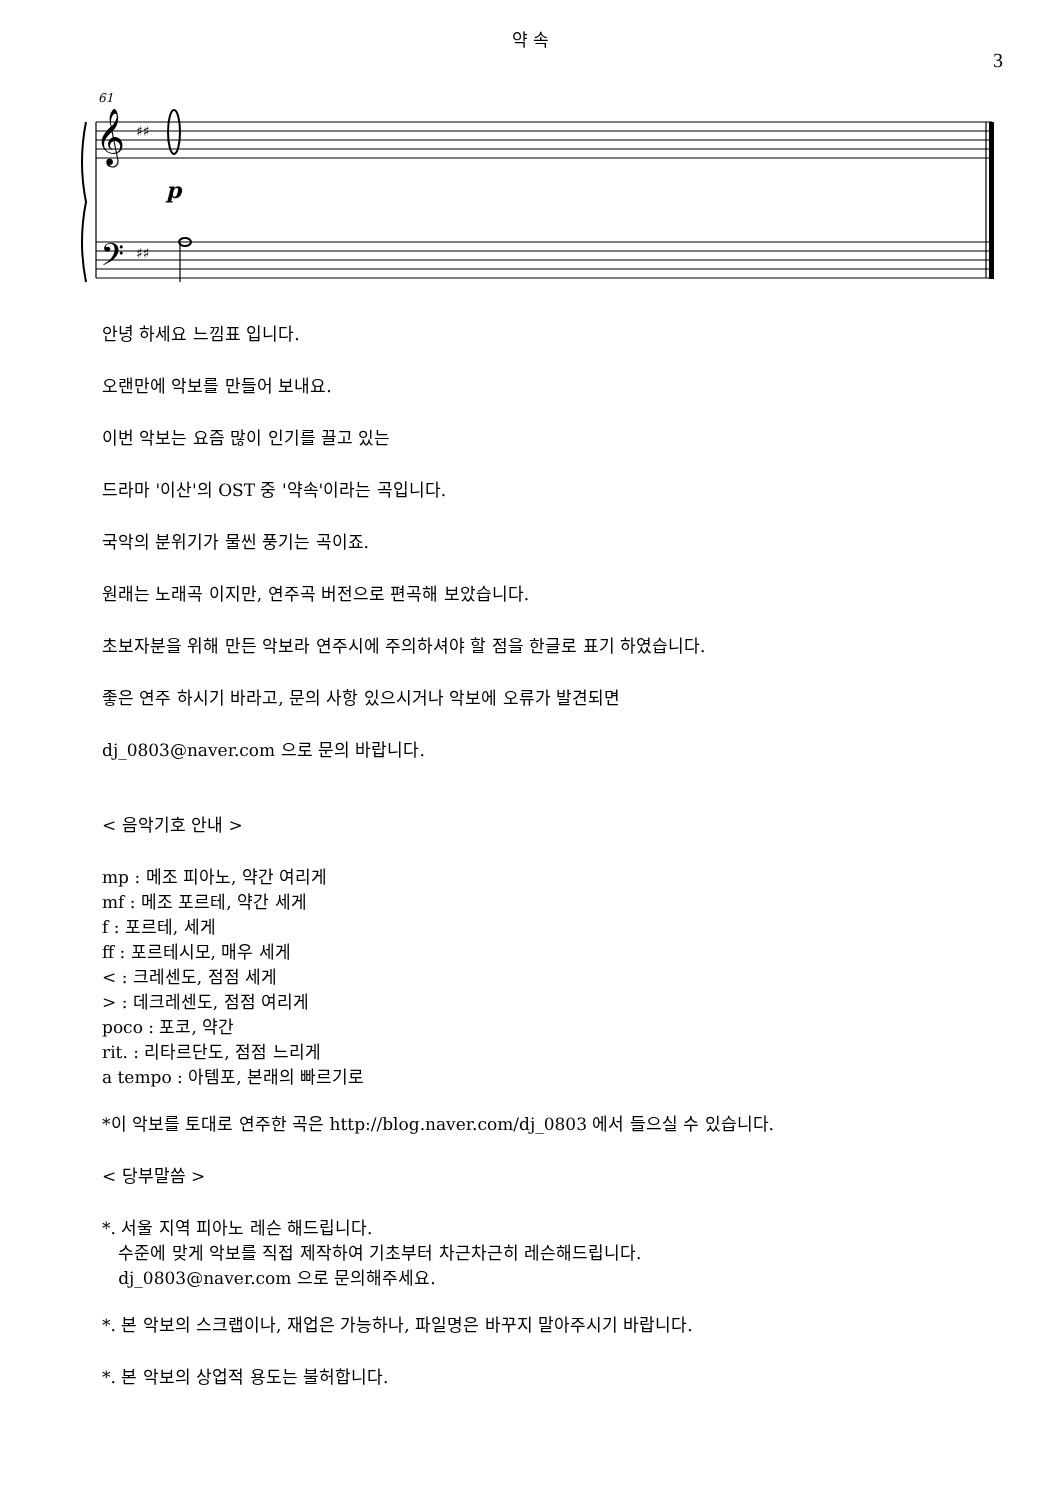약 속
3
61
𝄞
♯♯
𝄢
♯♯
p
안녕 하세요 느낌표 입니다.
오랜만에 악보를 만들어 보내요.
이번 악보는 요즘 많이 인기를 끌고 있는
드라마 '이산'의 OST 중 '약속'이라는 곡입니다.
국악의 분위기가 물씬 풍기는 곡이죠.
원래는 노래곡 이지만, 연주곡 버전으로 편곡해 보았습니다.
초보자분을 위해 만든 악보라 연주시에 주의하셔야 할 점을 한글로 표기 하였습니다.
좋은 연주 하시기 바라고, 문의 사항 있으시거나 악보에 오류가 발견되면
dj_0803@naver.com 으로 문의 바랍니다.
< 음악기호 안내 >
mp : 메조 피아노, 약간 여리게
mf : 메조 포르테, 약간 세게
f : 포르테, 세게
ff : 포르테시모, 매우 세게
< : 크레센도, 점점 세게
> : 데크레센도, 점점 여리게
poco : 포코, 약간
rit. : 리타르단도, 점점 느리게
a tempo : 아템포, 본래의 빠르기로
*이 악보를 토대로 연주한 곡은 http://blog.naver.com/dj_0803 에서 들으실 수 있습니다.
< 당부말씀 >
*. 서울 지역 피아노 레슨 해드립니다.
수준에 맞게 악보를 직접 제작하여 기초부터 차근차근히 레슨해드립니다.
dj_0803@naver.com 으로 문의해주세요.
*. 본 악보의 스크랩이나, 재업은 가능하나, 파일명은 바꾸지 말아주시기 바랍니다.
*. 본 악보의 상업적 용도는 불허합니다.